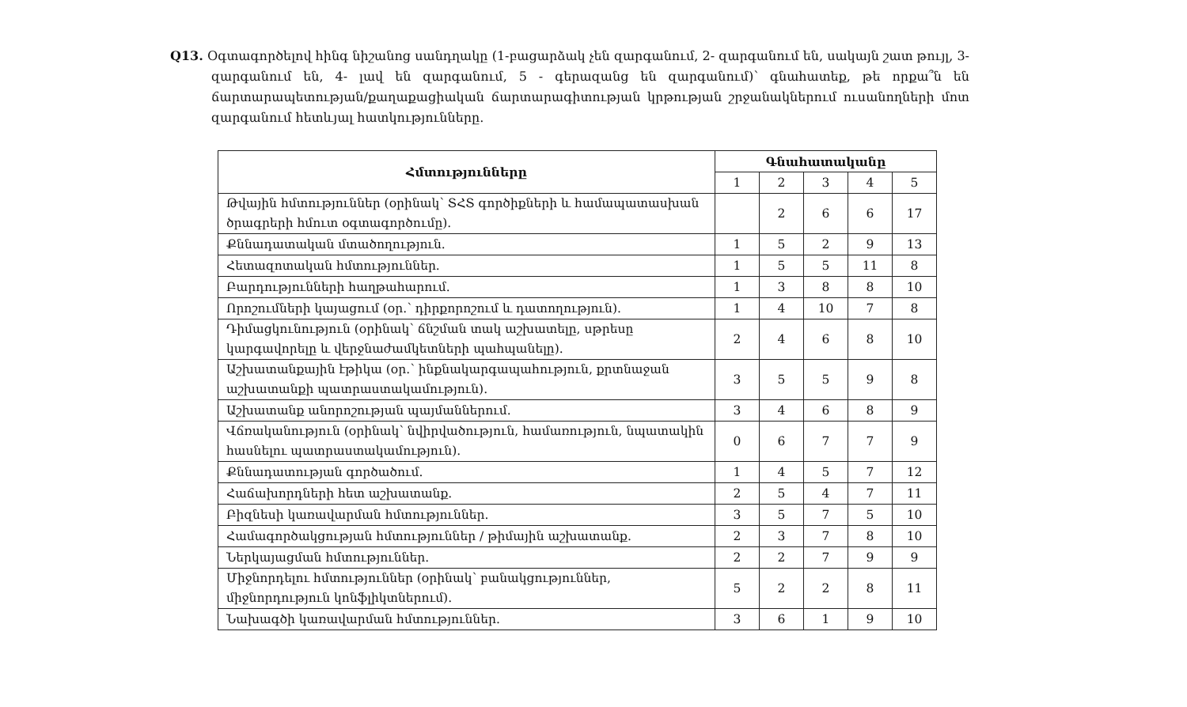Q13. Օգտագործելով հինգ նիշանոց սանդղակը (1-բացարձակ չեն զարգանում, 2- զարգանում են, սակայն շատ թույլ, 3- զարգանում են, 4- լավ են զարգանում, 5 - գերազանց են զարգանում)՝ գնահատեք, թե որքա՞ն են ճարտարապետության/քաղաքացիական ճարտարագիտության կրթության շրջանակներում ուսանողների մոտ զարգանում հետևյալ հատկությունները.
| Հմտությունները | Գնահատականը | | | | |
| --- | --- | --- | --- | --- | --- |
| | 1 | 2 | 3 | 4 | 5 |
| Թվային հմտություններ (օրինակ՝ ՏՀՏ գործիքների և համապատասխան ծրագրերի հմուտ օգտագործումը). | | 2 | 6 | 6 | 17 |
| Քննադատական մտածողություն. | 1 | 5 | 2 | 9 | 13 |
| Հետազոտական հմտություններ. | 1 | 5 | 5 | 11 | 8 |
| Բարդությունների հաղթահարում. | 1 | 3 | 8 | 8 | 10 |
| Որոշումների կայացում (օր.՝ դիրքորոշում և դատողություն). | 1 | 4 | 10 | 7 | 8 |
| Դիմացկունություն (օրինակ՝ ճնշման տակ աշխատելը, սթրեսը կարգավորելը և վերջնաժամկետների պահպանելը). | 2 | 4 | 6 | 8 | 10 |
| Աշխատանքային էթիկա (օր.՝ ինքնակարգապահություն, քրտնաջան աշխատանքի պատրաստակամություն). | 3 | 5 | 5 | 9 | 8 |
| Աշխատանք անորոշության պայմաններում. | 3 | 4 | 6 | 8 | 9 |
| Վճռականություն (օրինակ՝ նվիրվածություն, համառություն, նպատակին հասնելու պատրաստակամություն). | 0 | 6 | 7 | 7 | 9 |
| Քննադատության գործածում. | 1 | 4 | 5 | 7 | 12 |
| Հաճախորդների հետ աշխատանք. | 2 | 5 | 4 | 7 | 11 |
| Բիզնեսի կառավարման հմտություններ. | 3 | 5 | 7 | 5 | 10 |
| Համագործակցության հմտություններ / թիմային աշխատանք. | 2 | 3 | 7 | 8 | 10 |
| Ներկայացման հմտություններ. | 2 | 2 | 7 | 9 | 9 |
| Միջնորդելու հմտություններ (օրինակ՝ բանակցություններ, միջնորդություն կոնֆլիկտներում). | 5 | 2 | 2 | 8 | 11 |
| Նախագծի կառավարման հմտություններ. | 3 | 6 | 1 | 9 | 10 |